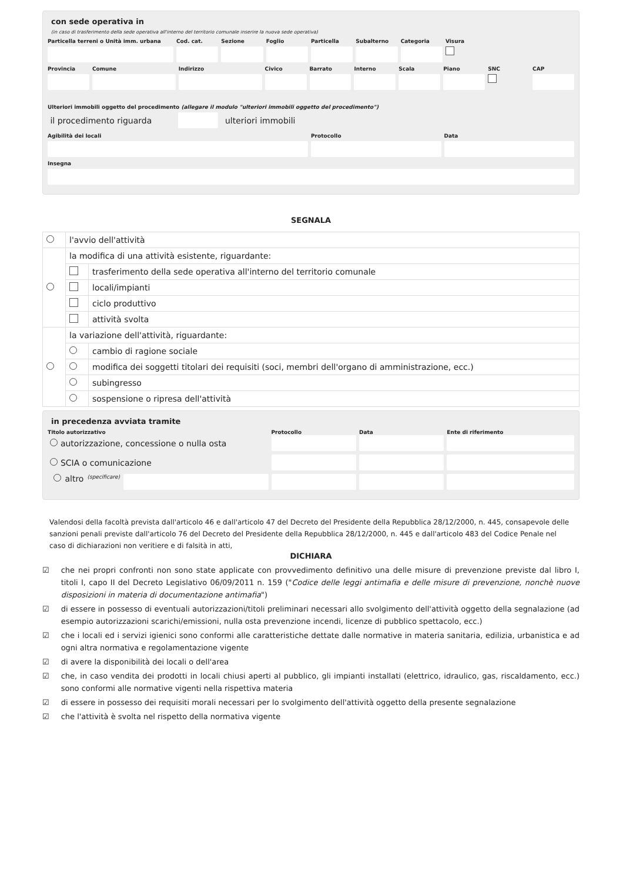con sede operativa in
(in caso di trasferimento della sede operativa all'interno del territorio comunale inserire la nuova sede operativa)
Particella terreni o Unità imm. urbana
Cod. cat. Sezione Foglio Particella Subalterno Categoria Visura
Provincia Comune Indirizzo Civico Barrato Interno Scala Piano SNC CAP
Ulteriori immobili oggetto del procedimento (allegare il modulo "ulteriori immobili oggetto del procedimento")
il procedimento riguarda ulteriori immobili
Agibilità dei locali Protocollo Data
Insegna
SEGNALA
| | l'avvio dell'attività | |
| | la modifica di una attività esistente, riguardante: | |
| | | trasferimento della sede operativa all'interno del territorio comunale |
| | | locali/impianti |
| | | ciclo produttivo |
| | | attività svolta |
| | la variazione dell'attività, riguardante: | |
| | | cambio di ragione sociale |
| | | modifica dei soggetti titolari dei requisiti (soci, membri dell'organo di amministrazione, ecc.) |
| | | subingresso |
| | | sospensione o ripresa dell'attività |
in precedenza avviata tramite
Titolo autorizzativo Protocollo Data Ente di riferimento
autorizzazione, concessione o nulla osta
SCIA o comunicazione
altro (specificare)
Valendosi della facoltà prevista dall'articolo 46 e dall'articolo 47 del Decreto del Presidente della Repubblica 28/12/2000, n. 445, consapevole delle sanzioni penali previste dall'articolo 76 del Decreto del Presidente della Repubblica 28/12/2000, n. 445 e dall'articolo 483 del Codice Penale nel caso di dichiarazioni non veritiere e di falsità in atti,
DICHIARA
☑ che nei propri confronti non sono state applicate con provvedimento definitivo una delle misure di prevenzione previste dal libro I, titoli I, capo II del Decreto Legislativo 06/09/2011 n. 159 ("Codice delle leggi antimafia e delle misure di prevenzione, nonchè nuove disposizioni in materia di documentazione antimafia")
☑ di essere in possesso di eventuali autorizzazioni/titoli preliminari necessari allo svolgimento dell'attività oggetto della segnalazione (ad esempio autorizzazioni scarichi/emissioni, nulla osta prevenzione incendi, licenze di pubblico spettacolo, ecc.)
☑ che i locali ed i servizi igienici sono conformi alle caratteristiche dettate dalle normative in materia sanitaria, edilizia, urbanistica e ad ogni altra normativa e regolamentazione vigente
☑ di avere la disponibilità dei locali o dell'area
☑ che, in caso vendita dei prodotti in locali chiusi aperti al pubblico, gli impianti installati (elettrico, idraulico, gas, riscaldamento, ecc.) sono conformi alle normative vigenti nella rispettiva materia
☑ di essere in possesso dei requisiti morali necessari per lo svolgimento dell'attività oggetto della presente segnalazione
☑ che l'attività è svolta nel rispetto della normativa vigente